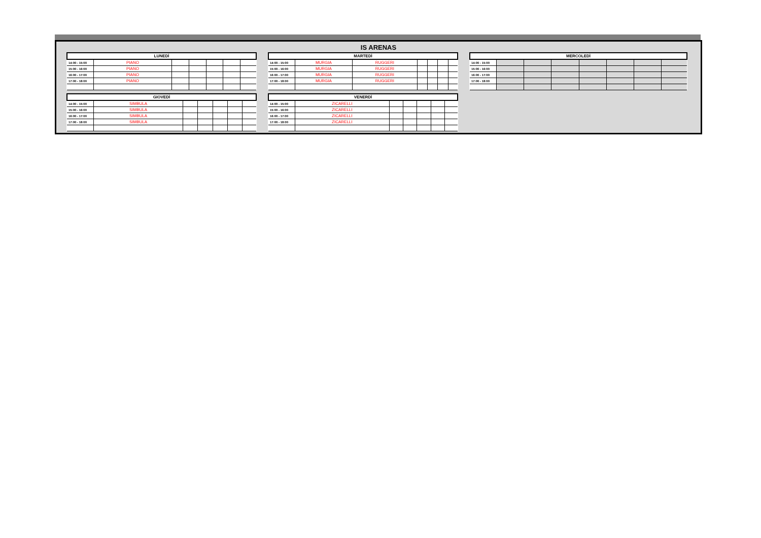IS ARENAS
| LUNEDÌ | | | | | | |
| --- | --- | --- | --- | --- | --- | --- |
| 14:00 - 15:00 | PIANO | | | | | |
| 15:00 - 16:00 | PIANO | | | | | |
| 16:00 - 17:00 | PIANO | | | | | |
| 17:00 - 18:00 | PIANO | | | | | |
| MARTEDÌ | | | | | | |
| --- | --- | --- | --- | --- | --- | --- |
| 14:00 - 15:00 | MURGIA | RUGGERI | | | | |
| 15:00 - 16:00 | MURGIA | RUGGERI | | | | |
| 16:00 - 17:00 | MURGIA | RUGGERI | | | | |
| 17:00 - 18:00 | MURGIA | RUGGERI | | | | |
| MERCOLEDÌ | | | | | | | |
| --- | --- | --- | --- | --- | --- | --- | --- |
| 14:00 - 15:00 | | | | | | | |
| 15:00 - 16:00 | | | | | | | |
| 16:00 - 17:00 | | | | | | | |
| 17:00 - 18:00 | | | | | | | |
| GIOVEDÌ | | | | | | |
| --- | --- | --- | --- | --- | --- | --- |
| 14:00 - 15:00 | SIMBULA | | | | | |
| 15:00 - 16:00 | SIMBULA | | | | | |
| 16:00 - 17:00 | SIMBULA | | | | | |
| 17:00 - 18:00 | SIMBULA | | | | | |
| VENERDÌ | | | | | | |
| --- | --- | --- | --- | --- | --- | --- |
| 14:00 - 15:00 | ZICARELLI | | | | | |
| 15:00 - 16:00 | ZICARELLI | | | | | |
| 16:00 - 17:00 | ZICARELLI | | | | | |
| 17:00 - 18:00 | ZICARELLI | | | | | |